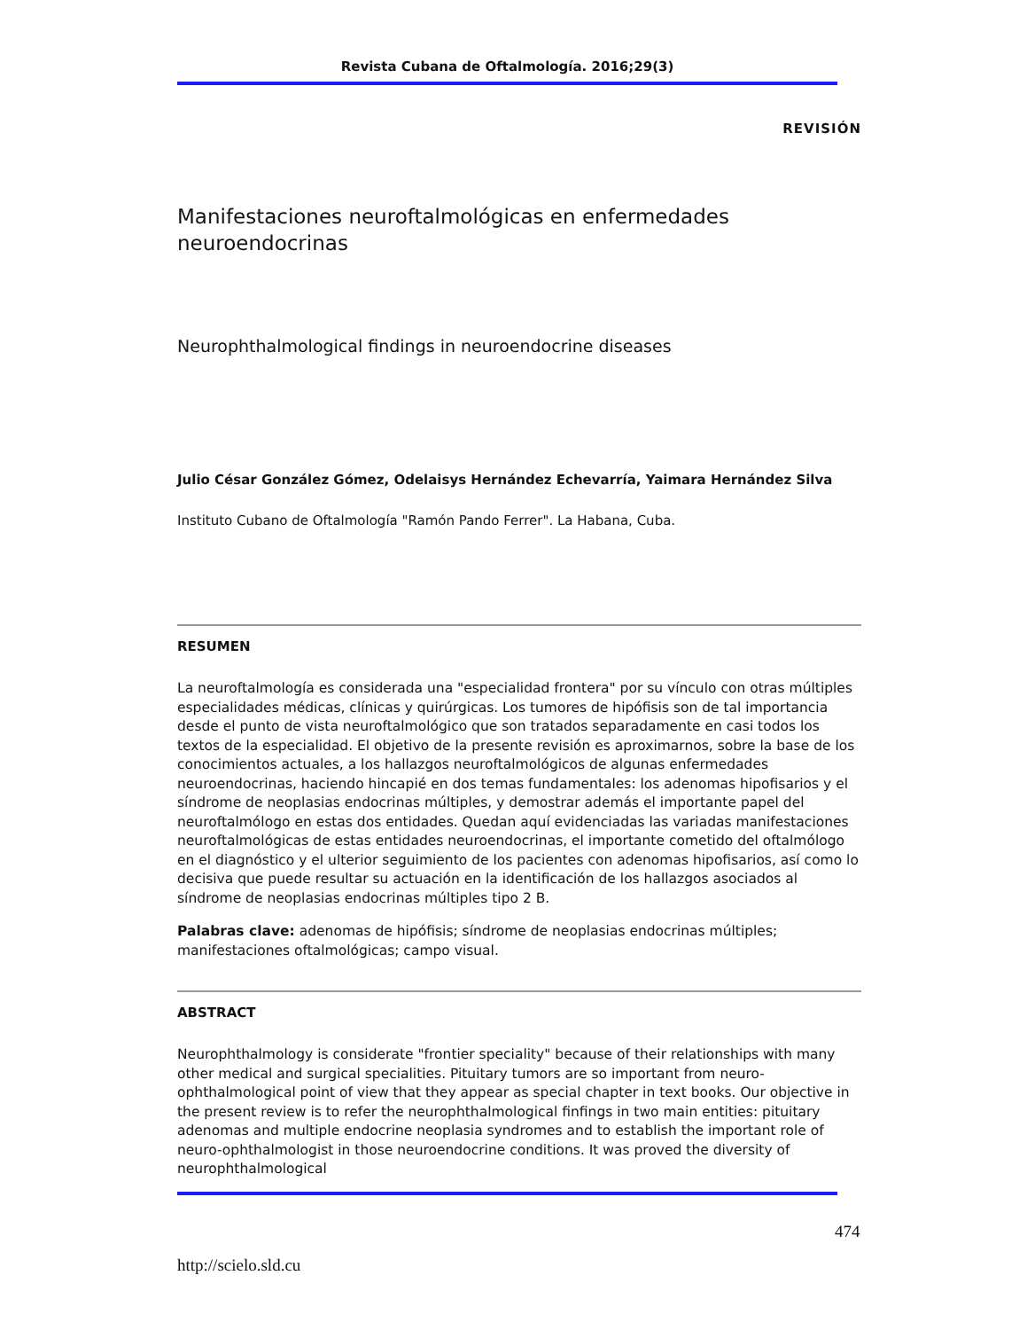Revista Cubana de Oftalmología. 2016;29(3)
REVISIÓN
Manifestaciones neuroftalmológicas en enfermedades neuroendocrinas
Neurophthalmological findings in neuroendocrine diseases
Julio César González Gómez, Odelaisys Hernández Echevarría, Yaimara Hernández Silva
Instituto Cubano de Oftalmología "Ramón Pando Ferrer". La Habana, Cuba.
RESUMEN
La neuroftalmología es considerada una "especialidad frontera" por su vínculo con otras múltiples especialidades médicas, clínicas y quirúrgicas. Los tumores de hipófisis son de tal importancia desde el punto de vista neuroftalmológico que son tratados separadamente en casi todos los textos de la especialidad. El objetivo de la presente revisión es aproximarnos, sobre la base de los conocimientos actuales, a los hallazgos neuroftalmológicos de algunas enfermedades neuroendocrinas, haciendo hincapié en dos temas fundamentales: los adenomas hipofisarios y el síndrome de neoplasias endocrinas múltiples, y demostrar además el importante papel del neuroftalmólogo en estas dos entidades. Quedan aquí evidenciadas las variadas manifestaciones neuroftalmológicas de estas entidades neuroendocrinas, el importante cometido del oftalmólogo en el diagnóstico y el ulterior seguimiento de los pacientes con adenomas hipofisarios, así como lo decisiva que puede resultar su actuación en la identificación de los hallazgos asociados al síndrome de neoplasias endocrinas múltiples tipo 2 B.
Palabras clave: adenomas de hipófisis; síndrome de neoplasias endocrinas múltiples; manifestaciones oftalmológicas; campo visual.
ABSTRACT
Neurophthalmology is considerate "frontier speciality" because of their relationships with many other medical and surgical specialities. Pituitary tumors are so important from neuro-ophthalmological point of view that they appear as special chapter in text books. Our objective in the present review is to refer the neurophthalmological finfings in two main entities: pituitary adenomas and multiple endocrine neoplasia syndromes and to establish the important role of neuro-ophthalmologist in those neuroendocrine conditions. It was proved the diversity of neurophthalmological
474
http://scielo.sld.cu